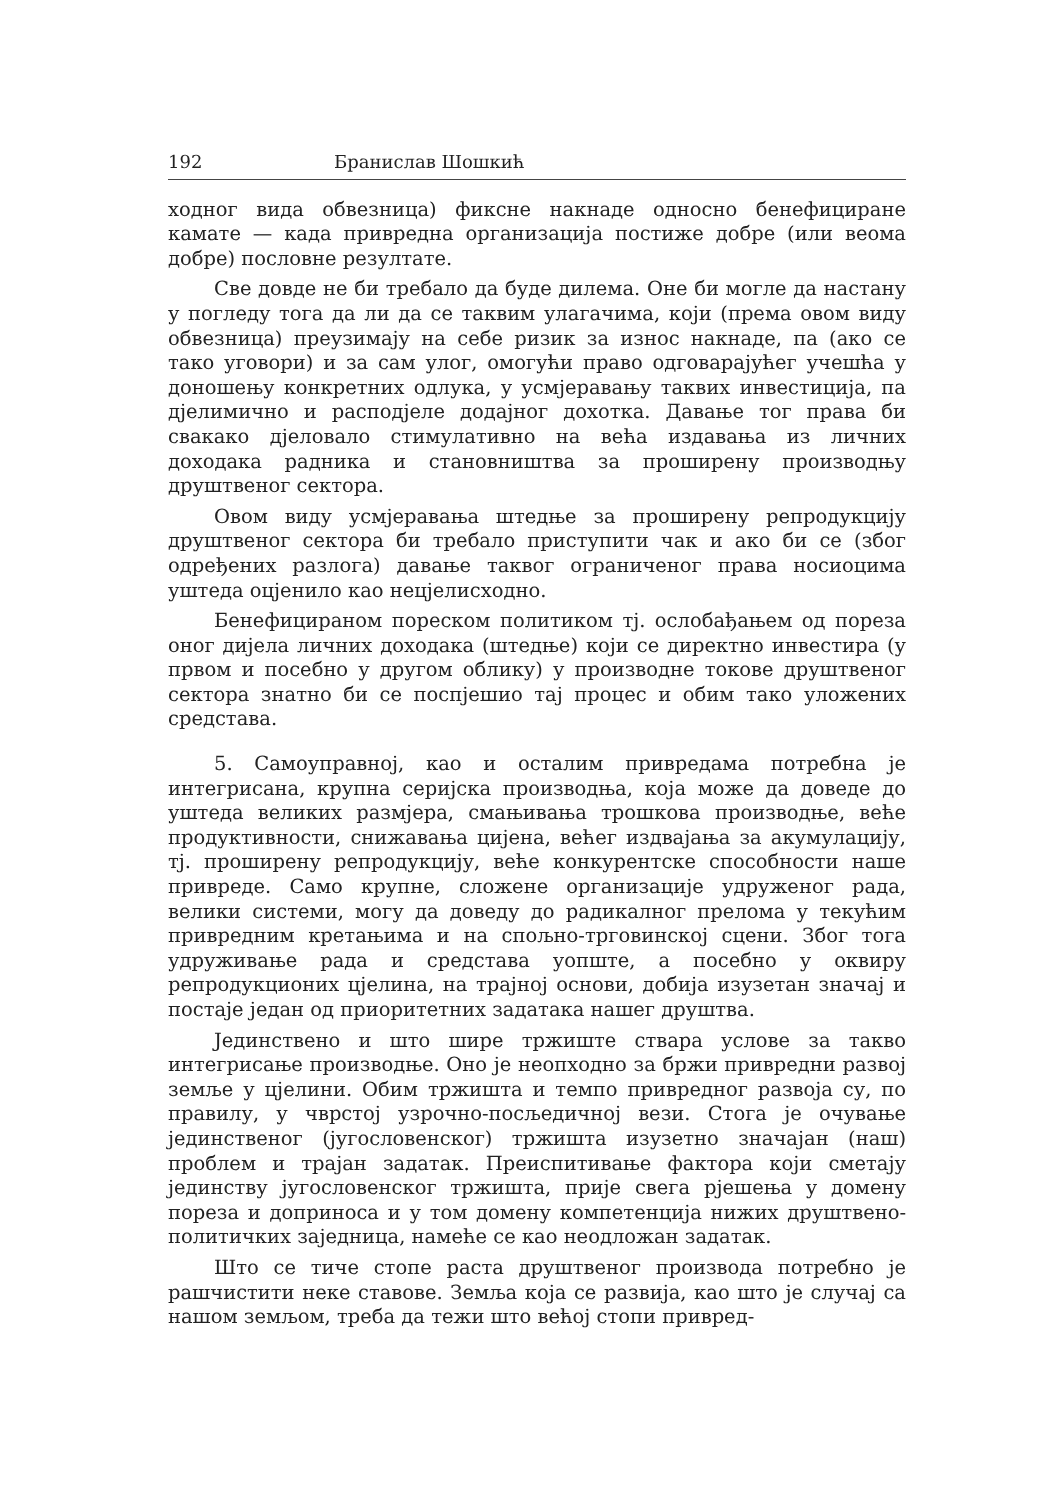192 Бранислав Шошкић
ходног вида обвезница) фиксне накнаде односно бенефициране камате — када привредна организација постиже добре (или веома добре) пословне резултате.
Све довде не би требало да буде дилема. Оне би могле да настану у погледу тога да ли да се таквим улагачима, који (према овом виду обвезница) преузимају на себе ризик за износ накнаде, па (ако се тако уговори) и за сам улог, омогући право одговарајућег учешћа у доношењу конкретних одлука, у усмјеравању таквих инвестиција, па дјелимично и расподјеле додајног дохотка. Давање тог права би свакако дјеловало стимулативно на већа издавања из личних доходака радника и становништва за проширену производњу друштвеног сектора.
Овом виду усмјеравања штедње за проширену репродукцију друштвеног сектора би требало приступити чак и ако би се (због одређених разлога) давање таквог ограниченог права носиоцима уштеда оцјенило као нецјелисходно.
Бенефицираном пореском политиком тј. ослобађањем од пореза оног дијела личних доходака (штедње) који се директно инвестира (у првом и посебно у другом облику) у производне токове друштвеног сектора знатно би се поспјешио тај процес и обим тако уложених средстава.
5. Самоуправној, као и осталим привредама потребна је интегрисана, крупна серијска производња, која може да доведе до уштеда великих размјера, смањивања трошкова производње, веће продуктивности, снижавања цијена, већег издвајања за акумулацију, тј. проширену репродукцију, веће конкурентске способности наше привреде. Само крупне, сложене организације удруженог рада, велики системи, могу да доведу до радикалног прелома у текућим привредним кретањима и на спољно-трговинској сцени. Због тога удруживање рада и средстава уопште, а посебно у оквиру репродукционих цјелина, на трајној основи, добија изузетан значај и постаје један од приоритетних задатака нашег друштва.
Јединствено и што шире тржиште ствара услове за такво интегрисање производње. Оно је неопходно за бржи привредни развој земље у цјелини. Обим тржишта и темпо привредног развоја су, по правилу, у чврстој узрочно-посљедичној вези. Стога је очување јединственог (југословенског) тржишта изузетно значајан (наш) проблем и трајан задатак. Преиспитивање фактора који сметају јединству југословенског тржишта, прије свега рјешења у домену пореза и доприноса и у том домену компетенција нижих друштвено-политичких заједница, намеће се као неодложан задатак.
Што се тиче стопе раста друштвеног производа потребно је рашчистити неке ставове. Земља која се развија, као што је случај са нашом земљом, треба да тежи што већој стопи привред-